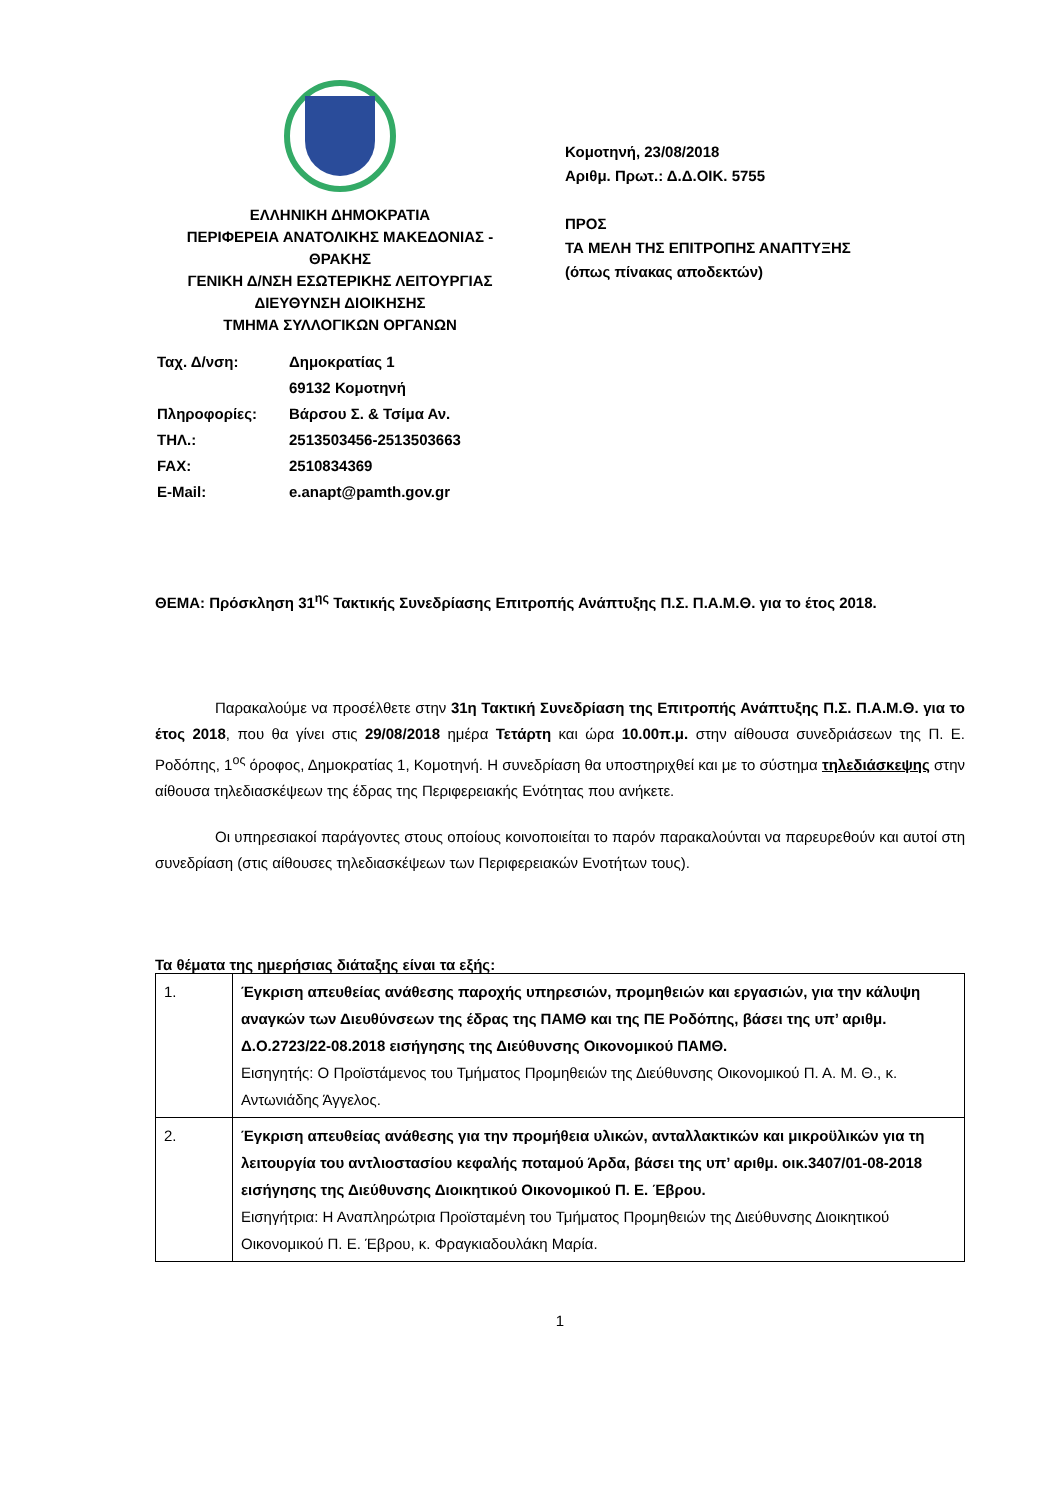ΕΛΛΗΝΙΚΗ ΔΗΜΟΚΡΑΤΙΑ
ΠΕΡΙΦΕΡΕΙΑ ΑΝΑΤΟΛΙΚΗΣ ΜΑΚΕΔΟΝΙΑΣ - ΘΡΑΚΗΣ
ΓΕΝΙΚΗ Δ/ΝΣΗ ΕΣΩΤΕΡΙΚΗΣ ΛΕΙΤΟΥΡΓΙΑΣ
ΔΙΕΥΘΥΝΣΗ ΔΙΟΙΚΗΣΗΣ
ΤΜΗΜΑ ΣΥΛΛΟΓΙΚΩΝ ΟΡΓΑΝΩΝ
Κομοτηνή, 23/08/2018
Αριθμ. Πρωτ.: Δ.Δ.ΟΙΚ. 5755
ΠΡΟΣ
ΤΑ ΜΕΛΗ ΤΗΣ ΕΠΙΤΡΟΠΗΣ ΑΝΑΠΤΥΞΗΣ
(όπως πίνακας αποδεκτών)
| Ταχ. Δ/νση: | Δημοκρατίας 1 |
| | 69132 Κομοτηνή |
| Πληροφορίες: | Βάρσου Σ. & Τσίμα Αν. |
| ΤΗΛ.: | 2513503456-2513503663 |
| FAX: | 2510834369 |
| E-Mail: | e.anapt@pamth.gov.gr |
ΘΕΜΑ: Πρόσκληση 31<sup>ης</sup> Τακτικής Συνεδρίασης Επιτροπής Ανάπτυξης Π.Σ. Π.Α.Μ.Θ. για το έτος 2018.
Παρακαλούμε να προσέλθετε στην 31η Τακτική Συνεδρίαση της Επιτροπής Ανάπτυξης Π.Σ. Π.Α.Μ.Θ. για το έτος 2018, που θα γίνει στις 29/08/2018 ημέρα Τετάρτη και ώρα 10.00π.μ. στην αίθουσα συνεδριάσεων της Π. Ε. Ροδόπης, 1<sup>ος</sup> όροφος, Δημοκρατίας 1, Κομοτηνή. Η συνεδρίαση θα υποστηριχθεί και με το σύστημα τηλεδιάσκεψης στην αίθουσα τηλεδιασκέψεων της έδρας της Περιφερειακής Ενότητας που ανήκετε.
Οι υπηρεσιακοί παράγοντες στους οποίους κοινοποιείται το παρόν παρακαλούνται να παρευρεθούν και αυτοί στη συνεδρίαση (στις αίθουσες τηλεδιασκέψεων των Περιφερειακών Ενοτήτων τους).
Τα θέματα της ημερήσιας διάταξης είναι τα εξής:
| 1. | Έγκριση απευθείας ανάθεσης παροχής υπηρεσιών, προμηθειών και εργασιών, για την κάλυψη αναγκών των Διευθύνσεων της έδρας της ΠΑΜΘ και της ΠΕ Ροδόπης, βάσει της υπ’ αριθμ. Δ.Ο.2723/22-08.2018 εισήγησης της Διεύθυνσης Οικονομικού ΠΑΜΘ. Εισηγητής: Ο Προϊστάμενος του Τμήματος Προμηθειών της Διεύθυνσης Οικονομικού Π. Α. Μ. Θ., κ. Αντωνιάδης Άγγελος. |
| 2. | Έγκριση απευθείας ανάθεσης για την προμήθεια υλικών, ανταλλακτικών και μικροϋλικών για τη λειτουργία του αντλιοστασίου κεφαλής ποταμού Άρδα, βάσει της υπ’ αριθμ. οικ.3407/01-08-2018 εισήγησης της Διεύθυνσης Διοικητικού Οικονομικού Π. Ε. Έβρου. Εισηγήτρια: Η Αναπληρώτρια Προϊσταμένη του Τμήματος Προμηθειών της Διεύθυνσης Διοικητικού Οικονομικού Π. Ε. Έβρου, κ. Φραγκιαδουλάκη Μαρία. |
1